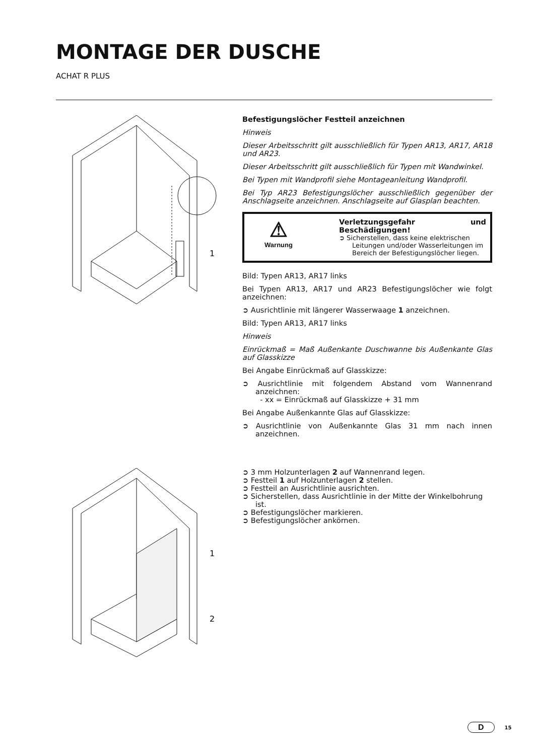MONTAGE DER DUSCHE
ACHAT R PLUS
1
Befestigungslöcher Festteil anzeichnen
Hinweis
Dieser Arbeitsschritt gilt ausschließlich für Typen AR13, AR17, AR18 und AR23.
Dieser Arbeitsschritt gilt ausschließlich für Typen mit Wandwinkel.
Bei Typen mit Wandprofil siehe Montageanleitung Wandprofil.
Bei Typ AR23 Befestigungslöcher ausschließlich gegenüber der Anschlagseite anzeichnen. Anschlagseite auf Glasplan beachten.
⚠
Warnung
Verletzungsgefahr und Beschädigungen!
➲ Sicherstellen, dass keine elektrischen Leitungen und/oder Wasserleitungen im Bereich der Befestigungslöcher liegen.
Bild: Typen AR13, AR17 links
Bei Typen AR13, AR17 und AR23 Befestigungslöcher wie folgt anzeichnen:
➲ Ausrichtlinie mit längerer Wasserwaage 1 anzeichnen.
Bild: Typen AR13, AR17 links
Hinweis
Einrückmaß = Maß Außenkante Duschwanne bis Außenkante Glas auf Glasskizze
Bei Angabe Einrückmaß auf Glasskizze:
➲ Ausrichtlinie mit folgendem Abstand vom Wannenrand anzeichnen:
- xx = Einrückmaß auf Glasskizze + 31 mm
Bei Angabe Außenkannte Glas auf Glasskizze:
➲ Ausrichtlinie von Außenkannte Glas 31 mm nach innen anzeichnen.
1
2
➲ 3 mm Holzunterlagen 2 auf Wannenrand legen.
➲ Festteil 1 auf Holzunterlagen 2 stellen.
➲ Festteil an Ausrichtlinie ausrichten.
➲ Sicherstellen, dass Ausrichtlinie in der Mitte der Winkelbohrung ist.
➲ Befestigungslöcher markieren.
➲ Befestigungslöcher ankörnen.
D 15